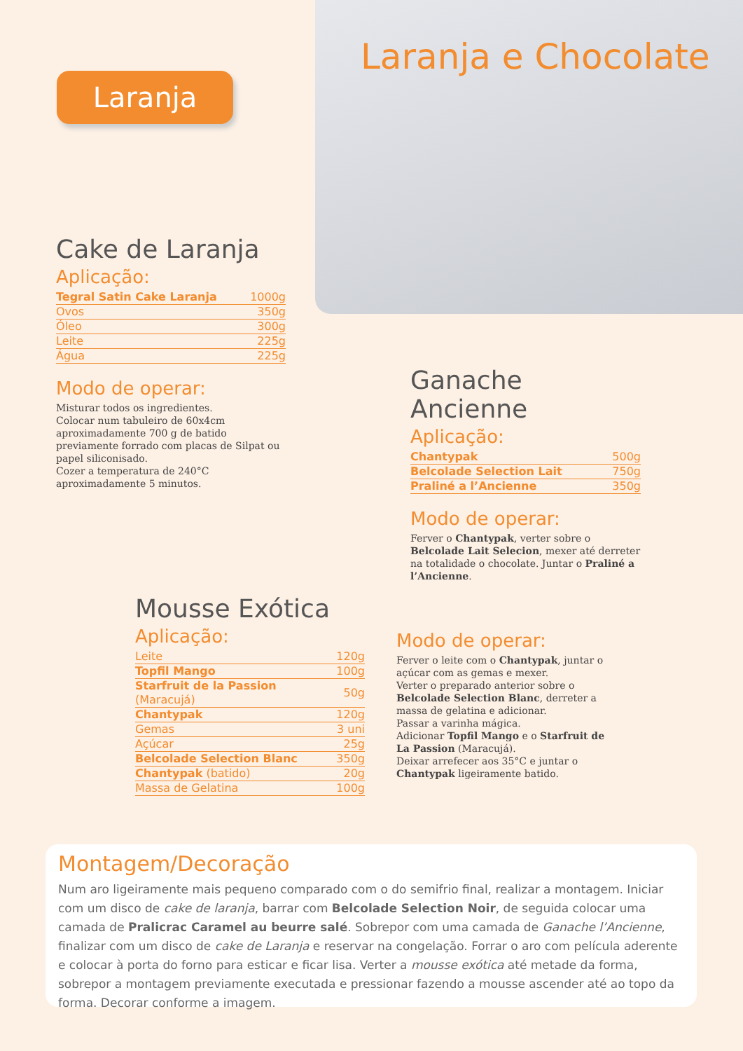Laranja e Chocolate
Laranja
Cake de Laranja
Aplicação:
| Tegral Satin Cake Laranja | 1000g |
| Ovos | 350g |
| Óleo | 300g |
| Leite | 225g |
| Água | 225g |
Modo de operar:
Misturar todos os ingredientes.
Colocar num tabuleiro de 60x4cm aproximadamente 700 g de batido previamente forrado com placas de Silpat ou papel siliconisado.
Cozer a temperatura de 240°C aproximadamente 5 minutos.
Ganache Ancienne
Aplicação:
| Chantypak | 500g |
| Belcolade Selection Lait | 750g |
| Praliné a l’Ancienne | 350g |
Modo de operar:
Ferver o Chantypak, verter sobre o Belcolade Lait Selecion, mexer até derreter na totalidade o chocolate. Juntar o Praliné a l’Ancienne.
Mousse Exótica
Aplicação:
| Leite | 120g |
| Topfil Mango | 100g |
| Starfruit de la Passion (Maracujá) | 50g |
| Chantypak | 120g |
| Gemas | 3 uni |
| Açúcar | 25g |
| Belcolade Selection Blanc | 350g |
| Chantypak (batido) | 20g |
| Massa de Gelatina | 100g |
Modo de operar:
Ferver o leite com o Chantypak, juntar o açúcar com as gemas e mexer.
Verter o preparado anterior sobre o Belcolade Selection Blanc, derreter a massa de gelatina e adicionar.
Passar a varinha mágica.
Adicionar Topfil Mango e o Starfruit de La Passion (Maracujá).
Deixar arrefecer aos 35°C e juntar o Chantypak ligeiramente batido.
Montagem/Decoração
Num aro ligeiramente mais pequeno comparado com o do semifrio final, realizar a montagem. Iniciar com um disco de cake de laranja, barrar com Belcolade Selection Noir, de seguida colocar uma camada de Pralicrac Caramel au beurre salé. Sobrepor com uma camada de Ganache l’Ancienne, finalizar com um disco de cake de Laranja e reservar na congelação. Forrar o aro com película aderente e colocar à porta do forno para esticar e ficar lisa. Verter a mousse exótica até metade da forma, sobrepor a montagem previamente executada e pressionar fazendo a mousse ascender até ao topo da forma. Decorar conforme a imagem.